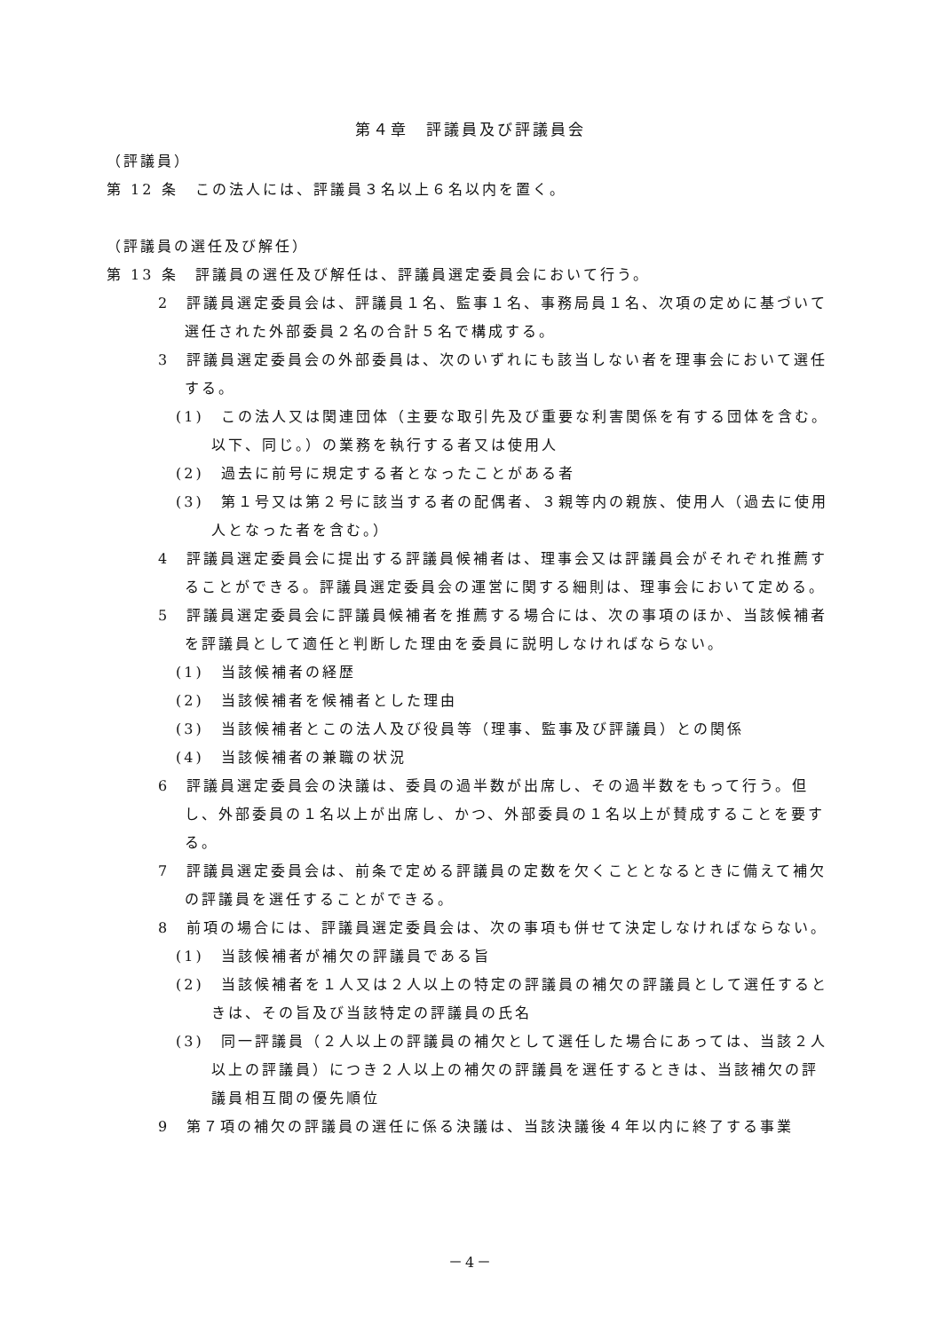第４章　評議員及び評議員会
（評議員）
第 12 条　この法人には、評議員３名以上６名以内を置く。
（評議員の選任及び解任）
第 13 条　評議員の選任及び解任は、評議員選定委員会において行う。
2　評議員選定委員会は、評議員１名、監事１名、事務局員１名、次項の定めに基づいて選任された外部委員２名の合計５名で構成する。
3　評議員選定委員会の外部委員は、次のいずれにも該当しない者を理事会において選任する。
(1)　この法人又は関連団体（主要な取引先及び重要な利害関係を有する団体を含む。以下、同じ。）の業務を執行する者又は使用人
(2)　過去に前号に規定する者となったことがある者
(3)　第１号又は第２号に該当する者の配偶者、３親等内の親族、使用人（過去に使用人となった者を含む。）
4　評議員選定委員会に提出する評議員候補者は、理事会又は評議員会がそれぞれ推薦することができる。評議員選定委員会の運営に関する細則は、理事会において定める。
5　評議員選定委員会に評議員候補者を推薦する場合には、次の事項のほか、当該候補者を評議員として適任と判断した理由を委員に説明しなければならない。
(1)　当該候補者の経歴
(2)　当該候補者を候補者とした理由
(3)　当該候補者とこの法人及び役員等（理事、監事及び評議員）との関係
(4)　当該候補者の兼職の状況
6　評議員選定委員会の決議は、委員の過半数が出席し、その過半数をもって行う。但し、外部委員の１名以上が出席し、かつ、外部委員の１名以上が賛成することを要する。
7　評議員選定委員会は、前条で定める評議員の定数を欠くこととなるときに備えて補欠の評議員を選任することができる。
8　前項の場合には、評議員選定委員会は、次の事項も併せて決定しなければならない。
(1)　当該候補者が補欠の評議員である旨
(2)　当該候補者を１人又は２人以上の特定の評議員の補欠の評議員として選任するときは、その旨及び当該特定の評議員の氏名
(3)　同一評議員（２人以上の評議員の補欠として選任した場合にあっては、当該２人以上の評議員）につき２人以上の補欠の評議員を選任するときは、当該補欠の評議員相互間の優先順位
9　第７項の補欠の評議員の選任に係る決議は、当該決議後４年以内に終了する事業
－4－